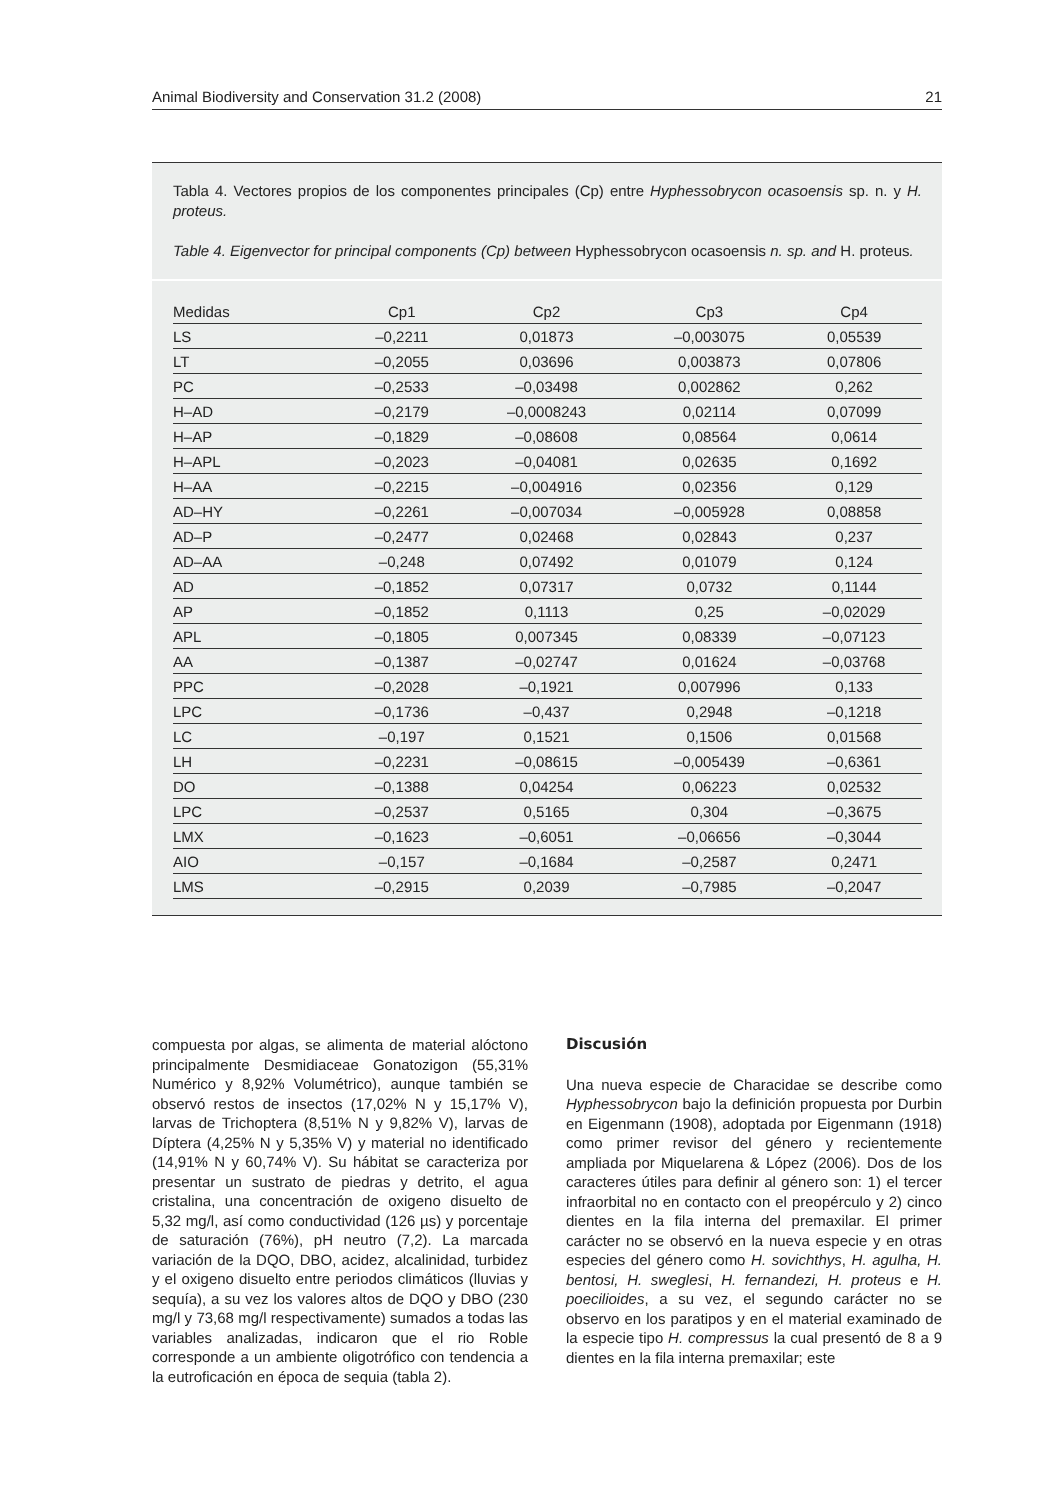Animal Biodiversity and Conservation 31.2 (2008) 21
Tabla 4. Vectores propios de los componentes principales (Cp) entre Hyphessobrycon ocasoensis sp. n. y H. proteus.
Table 4. Eigenvector for principal components (Cp) between Hyphessobrycon ocasoensis n. sp. and H. proteus.
| Medidas | Cp1 | Cp2 | Cp3 | Cp4 |
| --- | --- | --- | --- | --- |
| LS | –0,2211 | 0,01873 | –0,003075 | 0,05539 |
| LT | –0,2055 | 0,03696 | 0,003873 | 0,07806 |
| PC | –0,2533 | –0,03498 | 0,002862 | 0,262 |
| H–AD | –0,2179 | –0,0008243 | 0,02114 | 0,07099 |
| H–AP | –0,1829 | –0,08608 | 0,08564 | 0,0614 |
| H–APL | –0,2023 | –0,04081 | 0,02635 | 0,1692 |
| H–AA | –0,2215 | –0,004916 | 0,02356 | 0,129 |
| AD–HY | –0,2261 | –0,007034 | –0,005928 | 0,08858 |
| AD–P | –0,2477 | 0,02468 | 0,02843 | 0,237 |
| AD–AA | –0,248 | 0,07492 | 0,01079 | 0,124 |
| AD | –0,1852 | 0,07317 | 0,0732 | 0,1144 |
| AP | –0,1852 | 0,1113 | 0,25 | –0,02029 |
| APL | –0,1805 | 0,007345 | 0,08339 | –0,07123 |
| AA | –0,1387 | –0,02747 | 0,01624 | –0,03768 |
| PPC | –0,2028 | –0,1921 | 0,007996 | 0,133 |
| LPC | –0,1736 | –0,437 | 0,2948 | –0,1218 |
| LC | –0,197 | 0,1521 | 0,1506 | 0,01568 |
| LH | –0,2231 | –0,08615 | –0,005439 | –0,6361 |
| DO | –0,1388 | 0,04254 | 0,06223 | 0,02532 |
| LPC | –0,2537 | 0,5165 | 0,304 | –0,3675 |
| LMX | –0,1623 | –0,6051 | –0,06656 | –0,3044 |
| AIO | –0,157 | –0,1684 | –0,2587 | 0,2471 |
| LMS | –0,2915 | 0,2039 | –0,7985 | –0,2047 |
compuesta por algas, se alimenta de material alóctono principalmente Desmidiaceae Gonatozigon (55,31% Numérico y 8,92% Volumétrico), aunque también se observó restos de insectos (17,02% N y 15,17% V), larvas de Trichoptera (8,51% N y 9,82% V), larvas de Díptera (4,25% N y 5,35% V) y material no identificado (14,91% N y 60,74% V). Su hábitat se caracteriza por presentar un sustrato de piedras y detrito, el agua cristalina, una concentración de oxigeno disuelto de 5,32 mg/l, así como conductividad (126 µs) y porcentaje de saturación (76%), pH neutro (7,2). La marcada variación de la DQO, DBO, acidez, alcalinidad, turbidez y el oxigeno disuelto entre periodos climáticos (lluvias y sequía), a su vez los valores altos de DQO y DBO (230 mg/l y 73,68 mg/l respectivamente) sumados a todas las variables analizadas, indicaron que el rio Roble corresponde a un ambiente oligotrófico con tendencia a la eutroficación en época de sequia (tabla 2).
Discusión
Una nueva especie de Characidae se describe como Hyphessobrycon bajo la definición propuesta por Durbin en Eigenmann (1908), adoptada por Eigenmann (1918) como primer revisor del género y recientemente ampliada por Miquelarena & López (2006). Dos de los caracteres útiles para definir al género son: 1) el tercer infraorbital no en contacto con el preopérculo y 2) cinco dientes en la fila interna del premaxilar. El primer carácter no se observó en la nueva especie y en otras especies del género como H. sovichthys, H. agulha, H. bentosi, H. sweglesi, H. fernandezi, H. proteus e H. poecilioides, a su vez, el segundo carácter no se observo en los paratipos y en el material examinado de la especie tipo H. compressus la cual presentó de 8 a 9 dientes en la fila interna premaxilar; este